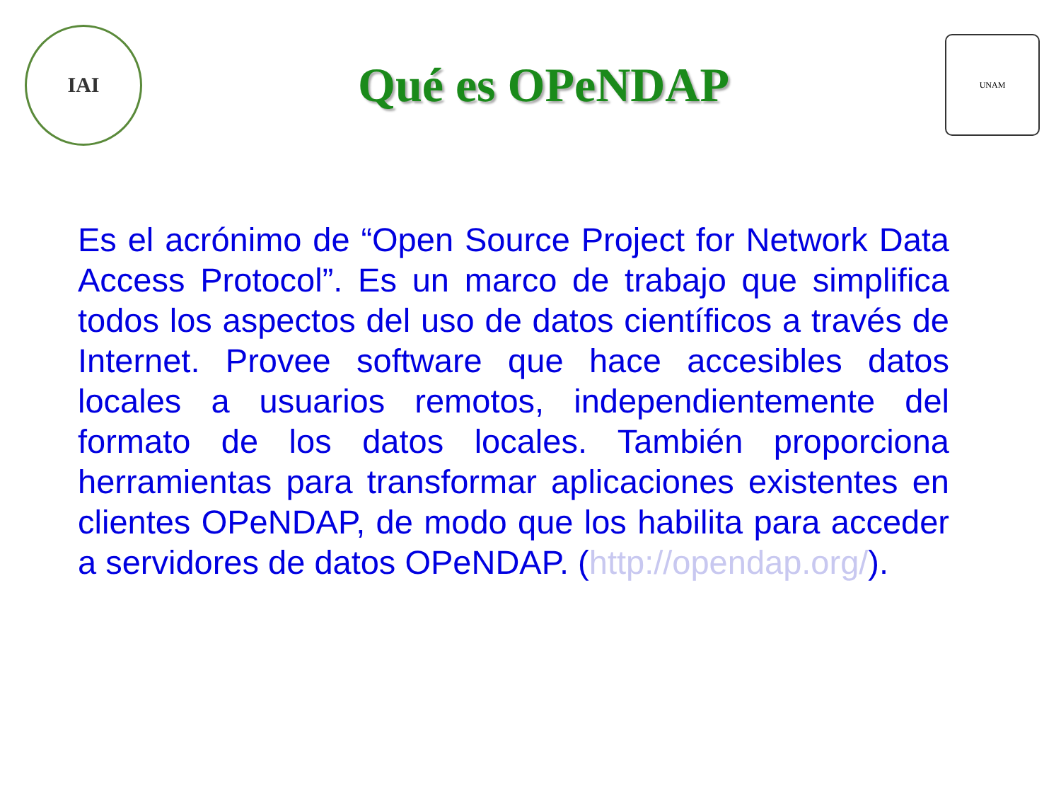IAI
Qué es OPeNDAP
UNAM
Es el acrónimo de “Open Source Project for Network Data Access Protocol”. Es un marco de trabajo que simplifica todos los aspectos del uso de datos científicos a través de Internet. Provee software que hace accesibles datos locales a usuarios remotos, independientemente del formato de los datos locales. También proporciona herramientas para transformar aplicaciones existentes en clientes OPeNDAP, de modo que los habilita para acceder a servidores de datos OPeNDAP. (http://opendap.org/).